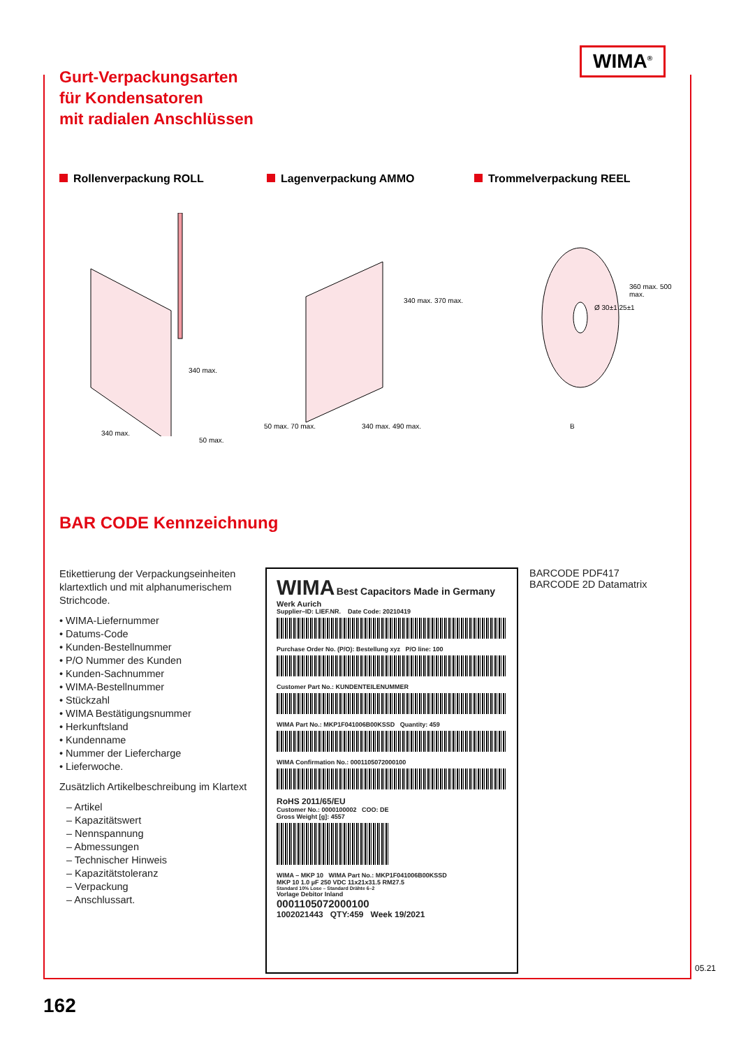Gurt-Verpackungsarten
für Kondensatoren
mit radialen Anschlüssen
WIMA<sup>®</sup>
Rollenverpackung ROLL Lagenverpackung AMMO Trommelverpackung REEL
340 max.
340 max.
50 max.
340 max. 370 max.
50 max. 70 max. 340 max. 490 max.
Ø 30±1 25±1
360 max. 500 max.
B
BAR CODE Kennzeichnung
Etikettierung der Verpackungseinheiten klartextlich und mit alphanumerischem Strichcode.
• WIMA-Liefernummer
• Datums-Code
• Kunden-Bestellnummer
• P/O Nummer des Kunden
• Kunden-Sachnummer
• WIMA-Bestellnummer
• Stückzahl
• WIMA Bestätigungsnummer
• Herkunftsland
• Kundenname
• Nummer der Liefercharge
• Lieferwoche.
Zusätzlich Artikelbeschreibung im Klartext
– Artikel
– Kapazitätswert
– Nennspannung
– Abmessungen
– Technischer Hinweis
– Kapazitätstoleranz
– Verpackung
– Anschlussart.
WIMA Best Capacitors Made in Germany
Werk Aurich
Supplier–ID: LIEF.NR. Date Code: 20210419
Purchase Order No. (P/O): Bestellung xyz P/O line: 100
Customer Part No.: KUNDENTEILENUMMER
WIMA Part No.: MKP1F041006B00KSSD Quantity: 459
WIMA Confirmation No.: 0001105072000100
RoHS 2011/65/EU
Customer No.: 0000100002 COO: DE
Gross Weight [g]: 4557
WIMA – MKP 10 WIMA Part No.: MKP1F041006B00KSSD
MKP 10 1.0 µF 250 VDC 11x21x31.5 RM27.5
Standard 10% Lose – Standard Drähte 6–2
Vorlage Debitor Inland
0001105072000100
1002021443 QTY:459 Week 19/2021
BARCODE PDF417
BARCODE 2D Datamatrix
162
05.21